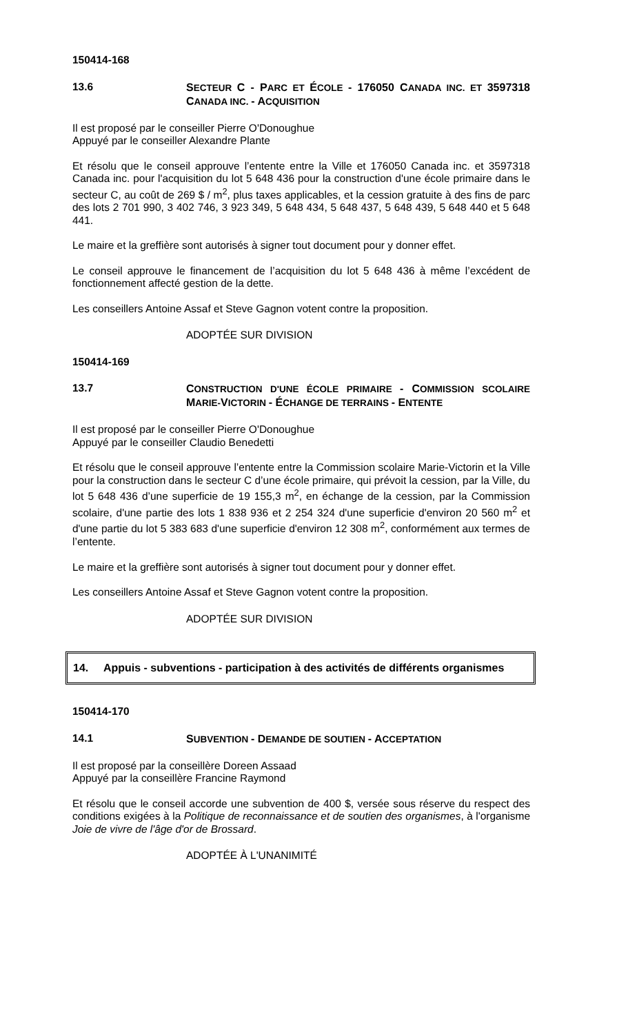150414-168
13.6
SECTEUR C - PARC ET ÉCOLE - 176050 CANADA INC. ET 3597318 CANADA INC. - ACQUISITION
Il est proposé par le conseiller Pierre O'Donoughue
Appuyé par le conseiller Alexandre Plante
Et résolu que le conseil approuve l’entente entre la Ville et 176050 Canada inc. et 3597318 Canada inc. pour l'acquisition du lot 5 648 436 pour la construction d'une école primaire dans le secteur C, au coût de 269 $ / m<sup>2</sup>, plus taxes applicables, et la cession gratuite à des fins de parc des lots 2 701 990, 3 402 746, 3 923 349, 5 648 434, 5 648 437, 5 648 439, 5 648 440 et 5 648 441.
Le maire et la greffière sont autorisés à signer tout document pour y donner effet.
Le conseil approuve le financement de l’acquisition du lot 5 648 436 à même l’excédent de fonctionnement affecté gestion de la dette.
Les conseillers Antoine Assaf et Steve Gagnon votent contre la proposition.
ADOPTÉE SUR DIVISION
150414-169
13.7
CONSTRUCTION D'UNE ÉCOLE PRIMAIRE - COMMISSION SCOLAIRE MARIE-VICTORIN - ÉCHANGE DE TERRAINS - ENTENTE
Il est proposé par le conseiller Pierre O'Donoughue
Appuyé par le conseiller Claudio Benedetti
Et résolu que le conseil approuve l’entente entre la Commission scolaire Marie-Victorin et la Ville pour la construction dans le secteur C d’une école primaire, qui prévoit la cession, par la Ville, du lot 5 648 436 d’une superficie de 19 155,3 m<sup>2</sup>, en échange de la cession, par la Commission scolaire, d'une partie des lots 1 838 936 et 2 254 324 d'une superficie d'environ 20 560 m<sup>2</sup> et d'une partie du lot 5 383 683 d'une superficie d'environ 12 308 m<sup>2</sup>, conformément aux termes de l’entente.
Le maire et la greffière sont autorisés à signer tout document pour y donner effet.
Les conseillers Antoine Assaf et Steve Gagnon votent contre la proposition.
ADOPTÉE SUR DIVISION
14. Appuis - subventions - participation à des activités de différents organismes
150414-170
14.1
SUBVENTION - DEMANDE DE SOUTIEN - ACCEPTATION
Il est proposé par la conseillère Doreen Assaad
Appuyé par la conseillère Francine Raymond
Et résolu que le conseil accorde une subvention de 400 $, versée sous réserve du respect des conditions exigées à la Politique de reconnaissance et de soutien des organismes, à l'organisme Joie de vivre de l'âge d'or de Brossard.
ADOPTÉE À L'UNANIMITÉ